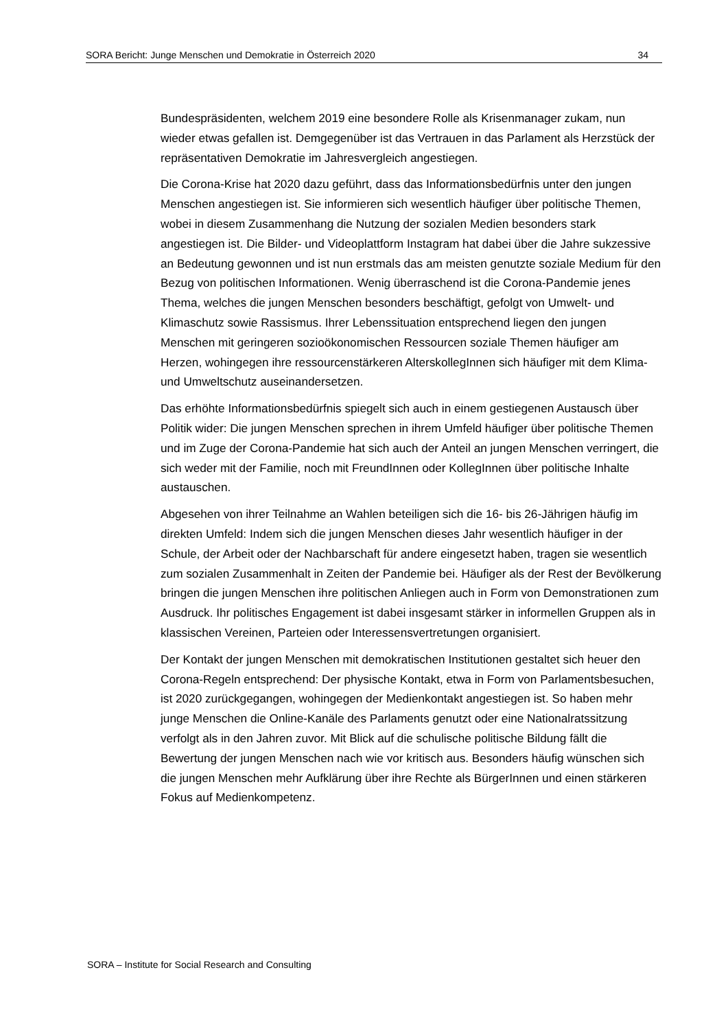SORA Bericht: Junge Menschen und Demokratie in Österreich 2020 34
Bundespräsidenten, welchem 2019 eine besondere Rolle als Krisenmanager zukam, nun wieder etwas gefallen ist. Demgegenüber ist das Vertrauen in das Parlament als Herzstück der repräsentativen Demokratie im Jahresvergleich angestiegen.
Die Corona-Krise hat 2020 dazu geführt, dass das Informationsbedürfnis unter den jungen Menschen angestiegen ist. Sie informieren sich wesentlich häufiger über politische Themen, wobei in diesem Zusammenhang die Nutzung der sozialen Medien besonders stark angestiegen ist. Die Bilder- und Videoplattform Instagram hat dabei über die Jahre sukzessive an Bedeutung gewonnen und ist nun erstmals das am meisten genutzte soziale Medium für den Bezug von politischen Informationen. Wenig überraschend ist die Corona-Pandemie jenes Thema, welches die jungen Menschen besonders beschäftigt, gefolgt von Umwelt- und Klimaschutz sowie Rassismus. Ihrer Lebenssituation entsprechend liegen den jungen Menschen mit geringeren sozioökonomischen Ressourcen soziale Themen häufiger am Herzen, wohingegen ihre ressourcenstärkeren AlterskollegInnen sich häufiger mit dem Klima- und Umweltschutz auseinandersetzen.
Das erhöhte Informationsbedürfnis spiegelt sich auch in einem gestiegenen Austausch über Politik wider: Die jungen Menschen sprechen in ihrem Umfeld häufiger über politische Themen und im Zuge der Corona-Pandemie hat sich auch der Anteil an jungen Menschen verringert, die sich weder mit der Familie, noch mit FreundInnen oder KollegInnen über politische Inhalte austauschen.
Abgesehen von ihrer Teilnahme an Wahlen beteiligen sich die 16- bis 26-Jährigen häufig im direkten Umfeld: Indem sich die jungen Menschen dieses Jahr wesentlich häufiger in der Schule, der Arbeit oder der Nachbarschaft für andere eingesetzt haben, tragen sie wesentlich zum sozialen Zusammenhalt in Zeiten der Pandemie bei. Häufiger als der Rest der Bevölkerung bringen die jungen Menschen ihre politischen Anliegen auch in Form von Demonstrationen zum Ausdruck. Ihr politisches Engagement ist dabei insgesamt stärker in informellen Gruppen als in klassischen Vereinen, Parteien oder Interessensvertretungen organisiert.
Der Kontakt der jungen Menschen mit demokratischen Institutionen gestaltet sich heuer den Corona-Regeln entsprechend: Der physische Kontakt, etwa in Form von Parlamentsbesuchen, ist 2020 zurückgegangen, wohingegen der Medienkontakt angestiegen ist. So haben mehr junge Menschen die Online-Kanäle des Parlaments genutzt oder eine Nationalratssitzung verfolgt als in den Jahren zuvor. Mit Blick auf die schulische politische Bildung fällt die Bewertung der jungen Menschen nach wie vor kritisch aus. Besonders häufig wünschen sich die jungen Menschen mehr Aufklärung über ihre Rechte als BürgerInnen und einen stärkeren Fokus auf Medienkompetenz.
SORA – Institute for Social Research and Consulting